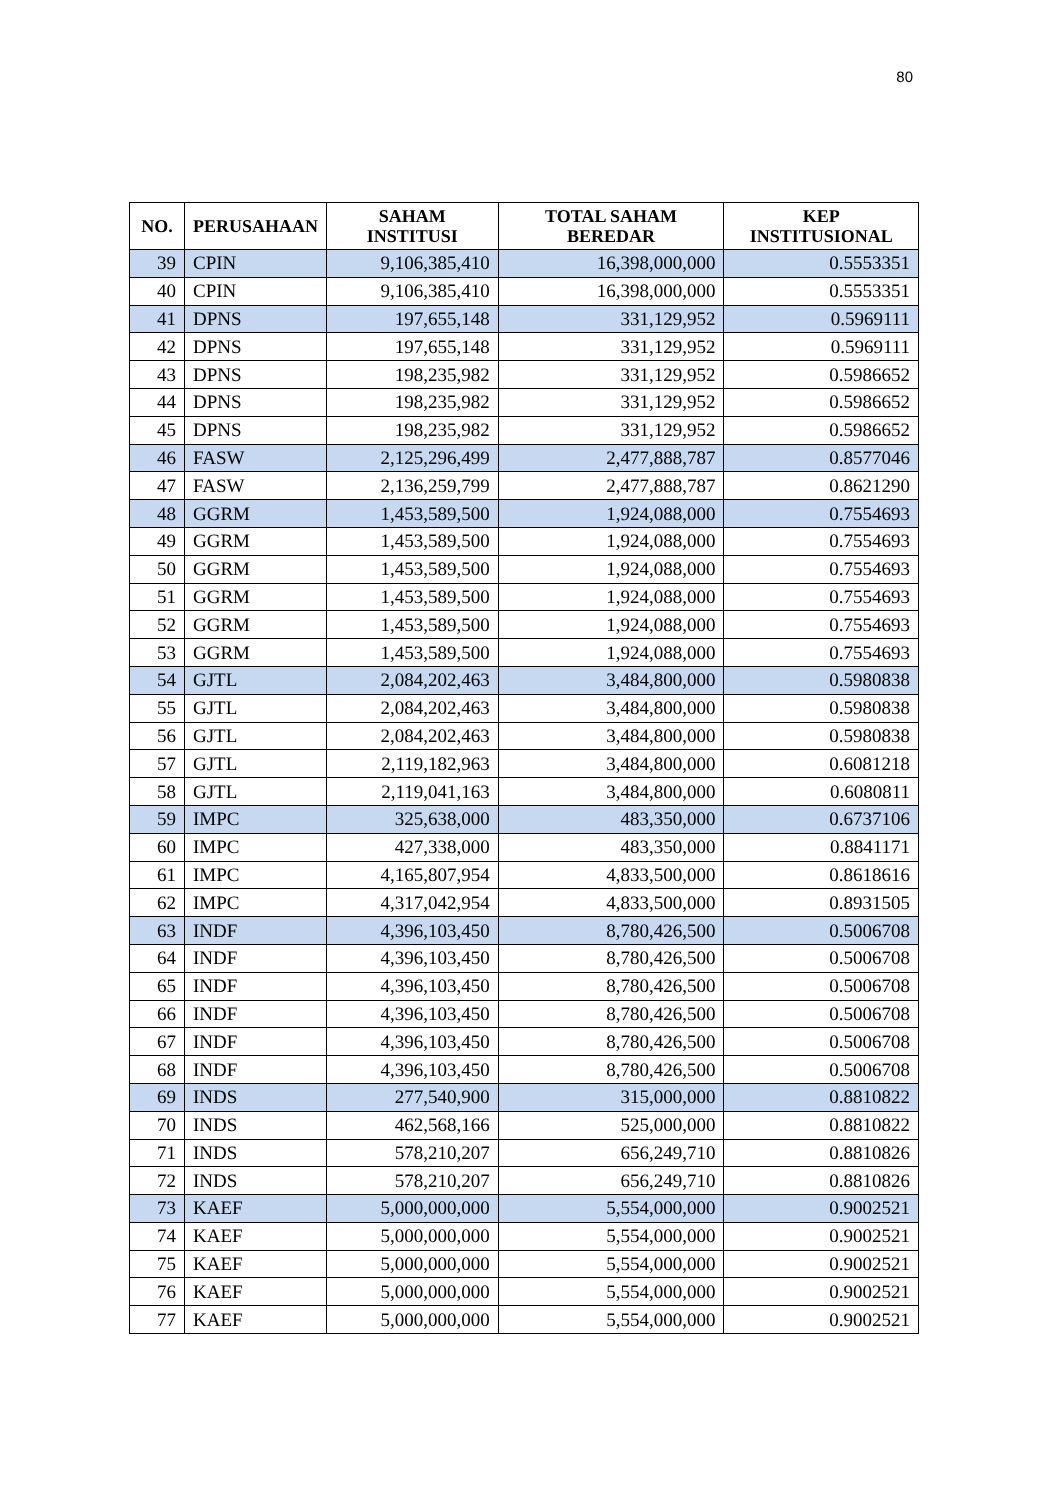80
| NO. | PERUSAHAAN | SAHAM INSTITUSI | TOTAL SAHAM BEREDAR | KEP INSTITUSIONAL |
| --- | --- | --- | --- | --- |
| 39 | CPIN | 9,106,385,410 | 16,398,000,000 | 0.5553351 |
| 40 | CPIN | 9,106,385,410 | 16,398,000,000 | 0.5553351 |
| 41 | DPNS | 197,655,148 | 331,129,952 | 0.5969111 |
| 42 | DPNS | 197,655,148 | 331,129,952 | 0.5969111 |
| 43 | DPNS | 198,235,982 | 331,129,952 | 0.5986652 |
| 44 | DPNS | 198,235,982 | 331,129,952 | 0.5986652 |
| 45 | DPNS | 198,235,982 | 331,129,952 | 0.5986652 |
| 46 | FASW | 2,125,296,499 | 2,477,888,787 | 0.8577046 |
| 47 | FASW | 2,136,259,799 | 2,477,888,787 | 0.8621290 |
| 48 | GGRM | 1,453,589,500 | 1,924,088,000 | 0.7554693 |
| 49 | GGRM | 1,453,589,500 | 1,924,088,000 | 0.7554693 |
| 50 | GGRM | 1,453,589,500 | 1,924,088,000 | 0.7554693 |
| 51 | GGRM | 1,453,589,500 | 1,924,088,000 | 0.7554693 |
| 52 | GGRM | 1,453,589,500 | 1,924,088,000 | 0.7554693 |
| 53 | GGRM | 1,453,589,500 | 1,924,088,000 | 0.7554693 |
| 54 | GJTL | 2,084,202,463 | 3,484,800,000 | 0.5980838 |
| 55 | GJTL | 2,084,202,463 | 3,484,800,000 | 0.5980838 |
| 56 | GJTL | 2,084,202,463 | 3,484,800,000 | 0.5980838 |
| 57 | GJTL | 2,119,182,963 | 3,484,800,000 | 0.6081218 |
| 58 | GJTL | 2,119,041,163 | 3,484,800,000 | 0.6080811 |
| 59 | IMPC | 325,638,000 | 483,350,000 | 0.6737106 |
| 60 | IMPC | 427,338,000 | 483,350,000 | 0.8841171 |
| 61 | IMPC | 4,165,807,954 | 4,833,500,000 | 0.8618616 |
| 62 | IMPC | 4,317,042,954 | 4,833,500,000 | 0.8931505 |
| 63 | INDF | 4,396,103,450 | 8,780,426,500 | 0.5006708 |
| 64 | INDF | 4,396,103,450 | 8,780,426,500 | 0.5006708 |
| 65 | INDF | 4,396,103,450 | 8,780,426,500 | 0.5006708 |
| 66 | INDF | 4,396,103,450 | 8,780,426,500 | 0.5006708 |
| 67 | INDF | 4,396,103,450 | 8,780,426,500 | 0.5006708 |
| 68 | INDF | 4,396,103,450 | 8,780,426,500 | 0.5006708 |
| 69 | INDS | 277,540,900 | 315,000,000 | 0.8810822 |
| 70 | INDS | 462,568,166 | 525,000,000 | 0.8810822 |
| 71 | INDS | 578,210,207 | 656,249,710 | 0.8810826 |
| 72 | INDS | 578,210,207 | 656,249,710 | 0.8810826 |
| 73 | KAEF | 5,000,000,000 | 5,554,000,000 | 0.9002521 |
| 74 | KAEF | 5,000,000,000 | 5,554,000,000 | 0.9002521 |
| 75 | KAEF | 5,000,000,000 | 5,554,000,000 | 0.9002521 |
| 76 | KAEF | 5,000,000,000 | 5,554,000,000 | 0.9002521 |
| 77 | KAEF | 5,000,000,000 | 5,554,000,000 | 0.9002521 |